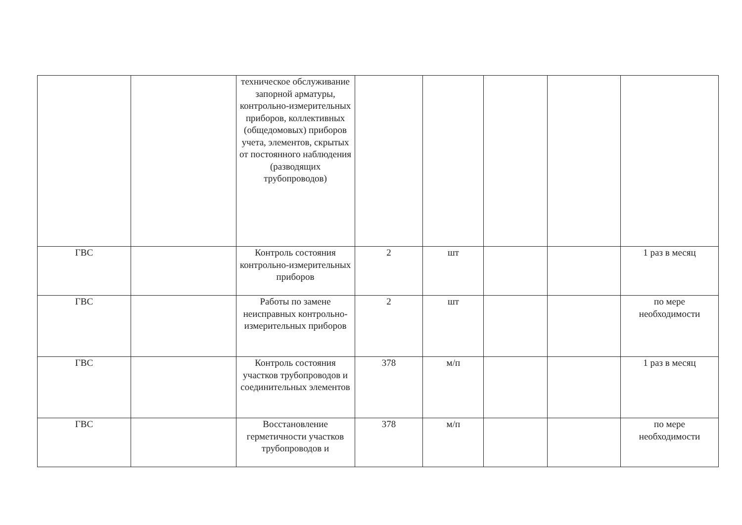| | | техническое обслуживание запорной арматуры, контрольно-измерительных приборов, коллективных (общедомовых) приборов учета, элементов, скрытых от постоянного наблюдения (разводящих трубопроводов) | | | | | |
| ГВС | | Контроль состояния контрольно-измерительных приборов | 2 | шт | | | 1 раз в месяц |
| ГВС | | Работы по замене неисправных контрольно-измерительных приборов | 2 | шт | | | по мере необходимости |
| ГВС | | Контроль состояния участков трубопроводов и соединительных элементов | 378 | м/п | | | 1 раз в месяц |
| ГВС | | Восстановление герметичности участков трубопроводов и | 378 | м/п | | | по мере необходимости |